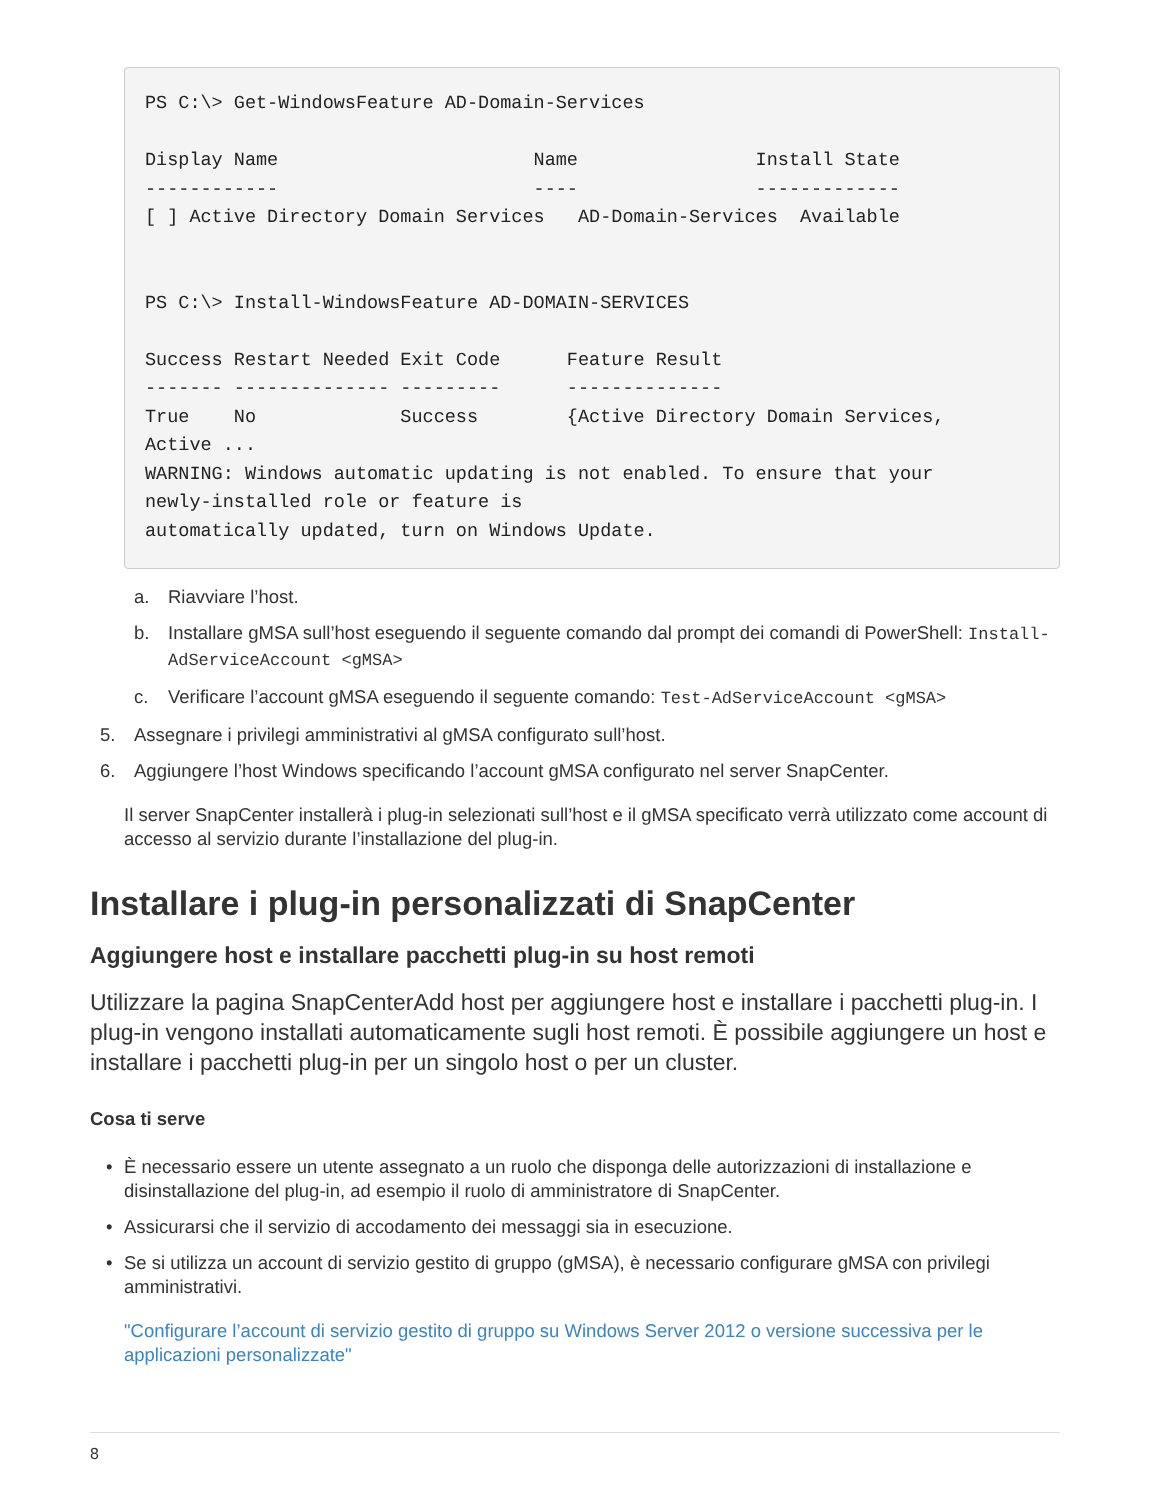PS C:\> Get-WindowsFeature AD-Domain-Services

Display Name                       Name                Install State
------------                       ----                -------------
[ ] Active Directory Domain Services   AD-Domain-Services  Available


PS C:\> Install-WindowsFeature AD-DOMAIN-SERVICES

Success Restart Needed Exit Code      Feature Result
------- -------------- ---------      --------------
True    No             Success        {Active Directory Domain Services,
Active ...
WARNING: Windows automatic updating is not enabled. To ensure that your
newly-installed role or feature is
automatically updated, turn on Windows Update.
a. Riavviare l’host.
b. Installare gMSA sull’host eseguendo il seguente comando dal prompt dei comandi di PowerShell: Install-AdServiceAccount <gMSA>
c. Verificare l’account gMSA eseguendo il seguente comando: Test-AdServiceAccount <gMSA>
5. Assegnare i privilegi amministrativi al gMSA configurato sull’host.
6. Aggiungere l’host Windows specificando l’account gMSA configurato nel server SnapCenter.
Il server SnapCenter installerà i plug-in selezionati sull’host e il gMSA specificato verrà utilizzato come account di accesso al servizio durante l’installazione del plug-in.
Installare i plug-in personalizzati di SnapCenter
Aggiungere host e installare pacchetti plug-in su host remoti
Utilizzare la pagina SnapCenterAdd host per aggiungere host e installare i pacchetti plug-in. I plug-in vengono installati automaticamente sugli host remoti. È possibile aggiungere un host e installare i pacchetti plug-in per un singolo host o per un cluster.
Cosa ti serve
• È necessario essere un utente assegnato a un ruolo che disponga delle autorizzazioni di installazione e disinstallazione del plug-in, ad esempio il ruolo di amministratore di SnapCenter.
• Assicurarsi che il servizio di accodamento dei messaggi sia in esecuzione.
• Se si utilizza un account di servizio gestito di gruppo (gMSA), è necessario configurare gMSA con privilegi amministrativi.
"Configurare l’account di servizio gestito di gruppo su Windows Server 2012 o versione successiva per le applicazioni personalizzate"
8